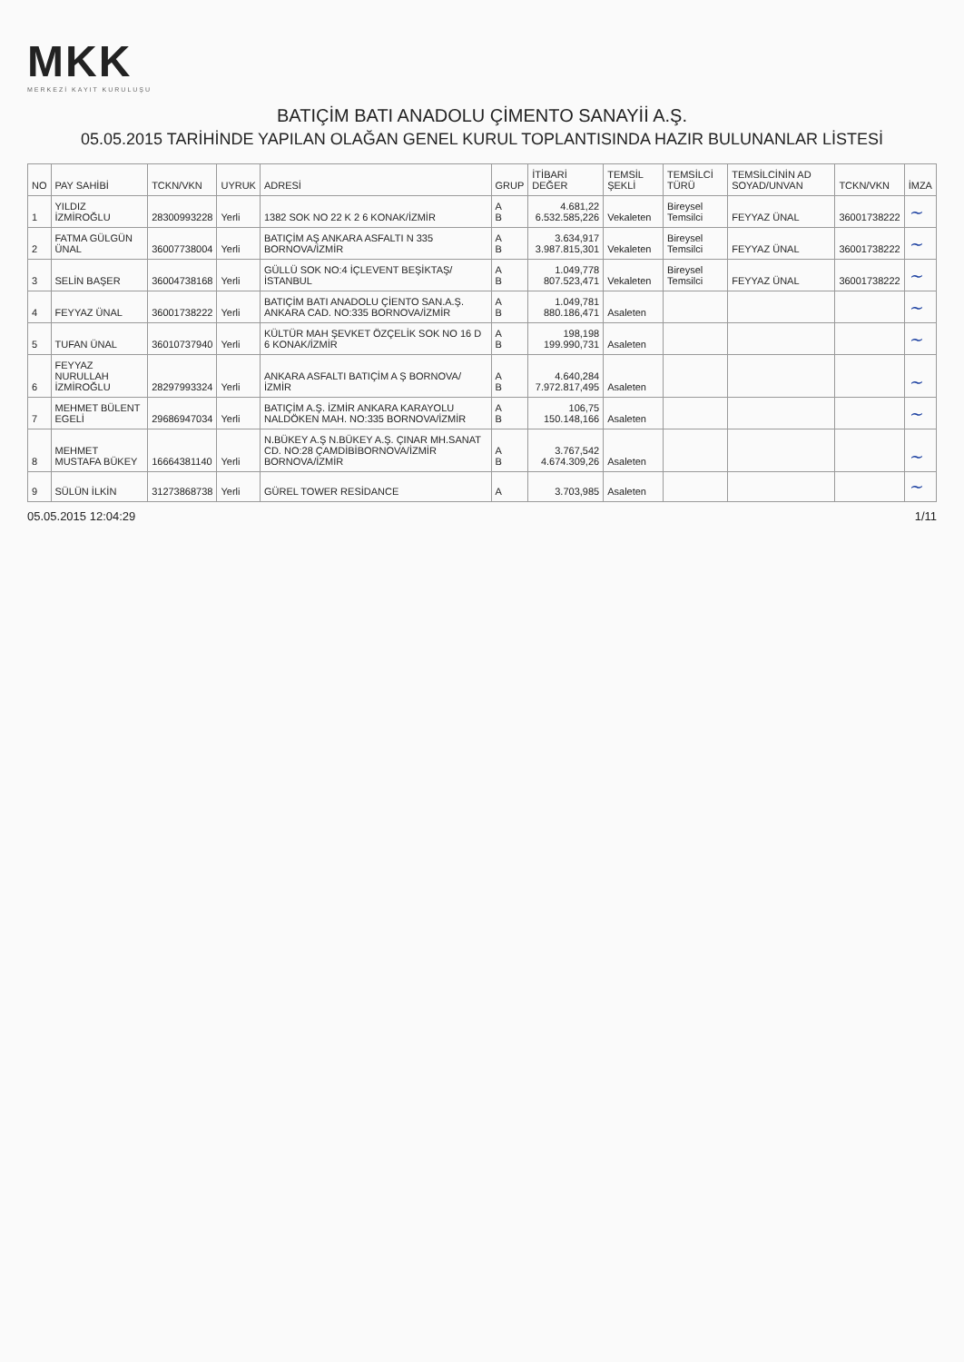MKK
MERKEZİ KAYIT KURULUŞU
BATIÇİM BATI ANADOLU ÇİMENTO SANAYİİ A.Ş.
05.05.2015 TARİHİNDE YAPILAN OLAĞAN GENEL KURUL TOPLANTISINDA HAZIR BULUNANLAR LİSTESİ
| NO | PAY SAHİBİ | TCKN/VKN | UYRUK | ADRESİ | GRUP | İTİBARİ DEĞER | TEMSİL ŞEKLİ | TEMSİLCİ TÜRÜ | TEMSİLCİNİN AD SOYAD/UNVAN | TCKN/VKN | İMZA |
| --- | --- | --- | --- | --- | --- | --- | --- | --- | --- | --- | --- |
| 1 | YILDIZ İZMİROĞLU | 28300993228 | Yerli | 1382 SOK NO 22 K 2 6 KONAK/İZMİR | A B | 4.681,22 6.532.585,226 | Vekaleten | Bireysel Temsilci | FEYYAZ ÜNAL | 36001738222 | ∼ |
| 2 | FATMA GÜLGÜN ÜNAL | 36007738004 | Yerli | BATIÇİM AŞ ANKARA ASFALTI N 335 BORNOVA/İZMİR | A B | 3.634,917 3.987.815,301 | Vekaleten | Bireysel Temsilci | FEYYAZ ÜNAL | 36001738222 | ∼ |
| 3 | SELİN BAŞER | 36004738168 | Yerli | GÜLLÜ SOK NO:4 İÇLEVENT BEŞİKTAŞ/İSTANBUL | A B | 1.049,778 807.523,471 | Vekaleten | Bireysel Temsilci | FEYYAZ ÜNAL | 36001738222 | ∼ |
| 4 | FEYYAZ ÜNAL | 36001738222 | Yerli | BATIÇİM BATI ANADOLU ÇİENTO SAN.A.Ş. ANKARA CAD. NO:335 BORNOVA/İZMİR | A B | 1.049,781 880.186,471 | Asaleten | | | | ∼ |
| 5 | TUFAN ÜNAL | 36010737940 | Yerli | KÜLTÜR MAH ŞEVKET ÖZÇELİK SOK NO 16 D 6 KONAK/İZMİR | A B | 198,198 199.990,731 | Asaleten | | | | ∼ |
| 6 | FEYYAZ NURULLAH İZMİROĞLU | 28297993324 | Yerli | ANKARA ASFALTI BATIÇİM A Ş BORNOVA/İZMİR | A B | 4.640,284 7.972.817,495 | Asaleten | | | | ∼ |
| 7 | MEHMET BÜLENT EGELİ | 29686947034 | Yerli | BATIÇİM A.Ş. İZMİR ANKARA KARAYOLU NALDÖKEN MAH. NO:335 BORNOVA/İZMİR | A B | 106,75 150.148,166 | Asaleten | | | | ∼ |
| 8 | MEHMET MUSTAFA BÜKEY | 16664381140 | Yerli | N.BÜKEY A.Ş N.BÜKEY A.Ş. ÇINAR MH.SANAT CD. NO:28 ÇAMDİBİBORNOVA/İZMİR BORNOVA/İZMİR | A B | 3.767,542 4.674.309,26 | Asaleten | | | | ∼ |
| 9 | SÜLÜN İLKİN | 31273868738 | Yerli | GÜREL TOWER RESİDANCE | A | 3.703,985 | Asaleten | | | | ∼ |
05.05.2015 12:04:29 1/11